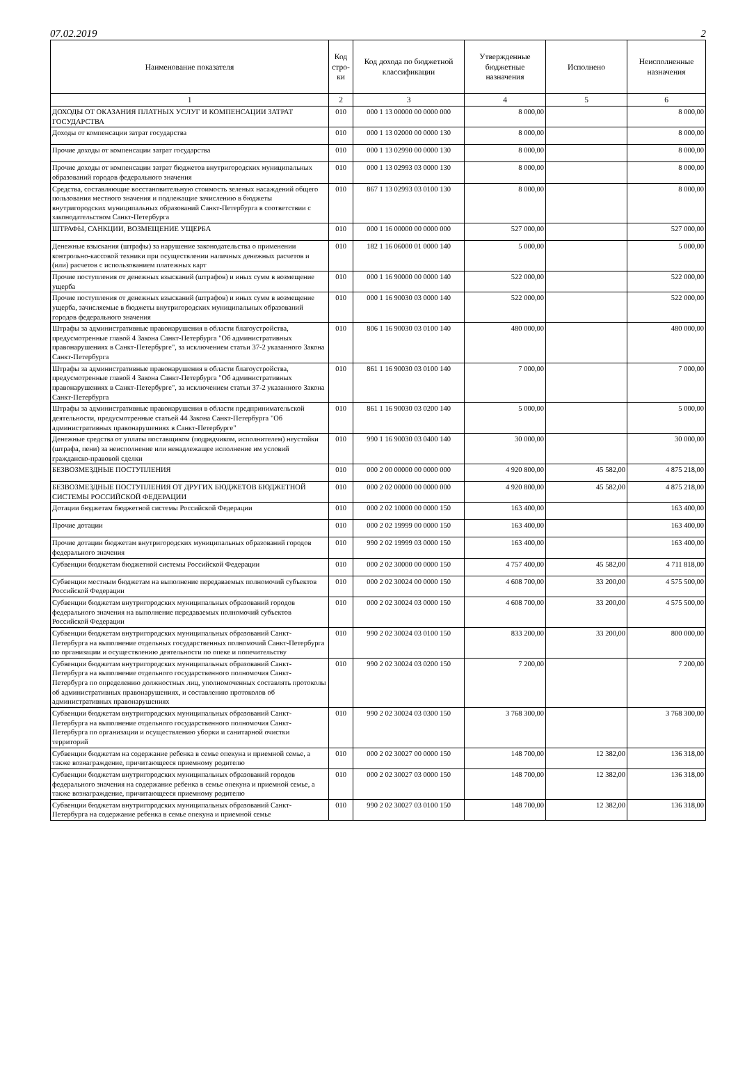07.02.2019 2
| Наименование показателя | Код стро-ки | Код дохода по бюджетной классификации | Утвержденные бюджетные назначения | Исполнено | Неисполненные назначения |
| --- | --- | --- | --- | --- | --- |
| 1 | 2 | 3 | 4 | 5 | 6 |
| ДОХОДЫ ОТ ОКАЗАНИЯ ПЛАТНЫХ УСЛУГ И КОМПЕНСАЦИИ ЗАТРАТ ГОСУДАРСТВА | 010 | 000 1 13 00000 00 0000 000 | 8 000,00 | | 8 000,00 |
| Доходы от компенсации затрат государства | 010 | 000 1 13 02000 00 0000 130 | 8 000,00 | | 8 000,00 |
| Прочие доходы от компенсации затрат государства | 010 | 000 1 13 02990 00 0000 130 | 8 000,00 | | 8 000,00 |
| Прочие доходы от компенсации затрат бюджетов внутригородских муниципальных образований городов федерального значения | 010 | 000 1 13 02993 03 0000 130 | 8 000,00 | | 8 000,00 |
| Средства, составляющие восстановительную стоимость зеленых насаждений общего пользования местного значения и подлежащие зачислению в бюджеты внутригородских муниципальных образований Санкт-Петербурга в соответствии с законодательством Санкт-Петербурга | 010 | 867 1 13 02993 03 0100 130 | 8 000,00 | | 8 000,00 |
| ШТРАФЫ, САНКЦИИ, ВОЗМЕЩЕНИЕ УЩЕРБА | 010 | 000 1 16 00000 00 0000 000 | 527 000,00 | | 527 000,00 |
| Денежные взыскания (штрафы) за нарушение законодательства о применении контрольно-кассовой техники при осуществлении наличных денежных расчетов и (или) расчетов с использованием платежных карт | 010 | 182 1 16 06000 01 0000 140 | 5 000,00 | | 5 000,00 |
| Прочие поступления от денежных взысканий (штрафов) и иных сумм в возмещение ущерба | 010 | 000 1 16 90000 00 0000 140 | 522 000,00 | | 522 000,00 |
| Прочие поступления от денежных взысканий (штрафов) и иных сумм в возмещение ущерба, зачисляемые в бюджеты внутригородских муниципальных образований городов федерального значения | 010 | 000 1 16 90030 03 0000 140 | 522 000,00 | | 522 000,00 |
| Штрафы за административные правонарушения в области благоустройства, предусмотренные главой 4 Закона Санкт-Петербурга "Об административных правонарушениях в Санкт-Петербурге", за исключением статьи 37-2 указанного Закона Санкт-Петербурга | 010 | 806 1 16 90030 03 0100 140 | 480 000,00 | | 480 000,00 |
| Штрафы за административные правонарушения в области благоустройства, предусмотренные главой 4 Закона Санкт-Петербурга "Об административных правонарушениях в Санкт-Петербурге", за исключением статьи 37-2 указанного Закона Санкт-Петербурга | 010 | 861 1 16 90030 03 0100 140 | 7 000,00 | | 7 000,00 |
| Штрафы за административные правонарушения в области предпринимательской деятельности, предусмотренные статьей 44 Закона Санкт-Петербурга "Об административных правонарушениях в Санкт-Петербурге" | 010 | 861 1 16 90030 03 0200 140 | 5 000,00 | | 5 000,00 |
| Денежные средства от уплаты поставщиком (подрядчиком, исполнителем) неустойки (штрафа, пени) за неисполнение или ненадлежащее исполнение им условий гражданско-правовой сделки | 010 | 990 1 16 90030 03 0400 140 | 30 000,00 | | 30 000,00 |
| БЕЗВОЗМЕЗДНЫЕ ПОСТУПЛЕНИЯ | 010 | 000 2 00 00000 00 0000 000 | 4 920 800,00 | 45 582,00 | 4 875 218,00 |
| БЕЗВОЗМЕЗДНЫЕ ПОСТУПЛЕНИЯ ОТ ДРУГИХ БЮДЖЕТОВ БЮДЖЕТНОЙ СИСТЕМЫ РОССИЙСКОЙ ФЕДЕРАЦИИ | 010 | 000 2 02 00000 00 0000 000 | 4 920 800,00 | 45 582,00 | 4 875 218,00 |
| Дотации бюджетам бюджетной системы Российской Федерации | 010 | 000 2 02 10000 00 0000 150 | 163 400,00 | | 163 400,00 |
| Прочие дотации | 010 | 000 2 02 19999 00 0000 150 | 163 400,00 | | 163 400,00 |
| Прочие дотации бюджетам внутригородских муниципальных образований городов федерального значения | 010 | 990 2 02 19999 03 0000 150 | 163 400,00 | | 163 400,00 |
| Субвенции бюджетам бюджетной системы Российской Федерации | 010 | 000 2 02 30000 00 0000 150 | 4 757 400,00 | 45 582,00 | 4 711 818,00 |
| Субвенции местным бюджетам на выполнение передаваемых полномочий субъектов Российской Федерации | 010 | 000 2 02 30024 00 0000 150 | 4 608 700,00 | 33 200,00 | 4 575 500,00 |
| Субвенции бюджетам внутригородских муниципальных образований городов федерального значения на выполнение передаваемых полномочий субъектов Российской Федерации | 010 | 000 2 02 30024 03 0000 150 | 4 608 700,00 | 33 200,00 | 4 575 500,00 |
| Субвенции бюджетам внутригородских муниципальных образований Санкт-Петербурга на выполнение отдельных государственных полномочий Санкт-Петербурга по организации и осуществлению деятельности по опеке и попечительству | 010 | 990 2 02 30024 03 0100 150 | 833 200,00 | 33 200,00 | 800 000,00 |
| Субвенции бюджетам внутригородских муниципальных образований Санкт-Петербурга на выполнение отдельного государственного полномочия Санкт-Петербурга по определению должностных лиц, уполномоченных составлять протоколы об административных правонарушениях, и составлению протоколов об административных правонарушениях | 010 | 990 2 02 30024 03 0200 150 | 7 200,00 | | 7 200,00 |
| Субвенции бюджетам внутригородских муниципальных образований Санкт-Петербурга на выполнение отдельного государственного полномочия Санкт-Петербурга по организации и осуществлению уборки и санитарной очистки территорий | 010 | 990 2 02 30024 03 0300 150 | 3 768 300,00 | | 3 768 300,00 |
| Субвенции бюджетам на содержание ребенка в семье опекуна и приемной семье, а также вознаграждение, причитающееся приемному родителю | 010 | 000 2 02 30027 00 0000 150 | 148 700,00 | 12 382,00 | 136 318,00 |
| Субвенции бюджетам внутригородских муниципальных образований городов федерального значения на содержание ребенка в семье опекуна и приемной семье, а также вознаграждение, причитающееся приемному родителю | 010 | 000 2 02 30027 03 0000 150 | 148 700,00 | 12 382,00 | 136 318,00 |
| Субвенции бюджетам внутригородских муниципальных образований Санкт-Петербурга на содержание ребенка в семье опекуна и приемной семье | 010 | 990 2 02 30027 03 0100 150 | 148 700,00 | 12 382,00 | 136 318,00 |